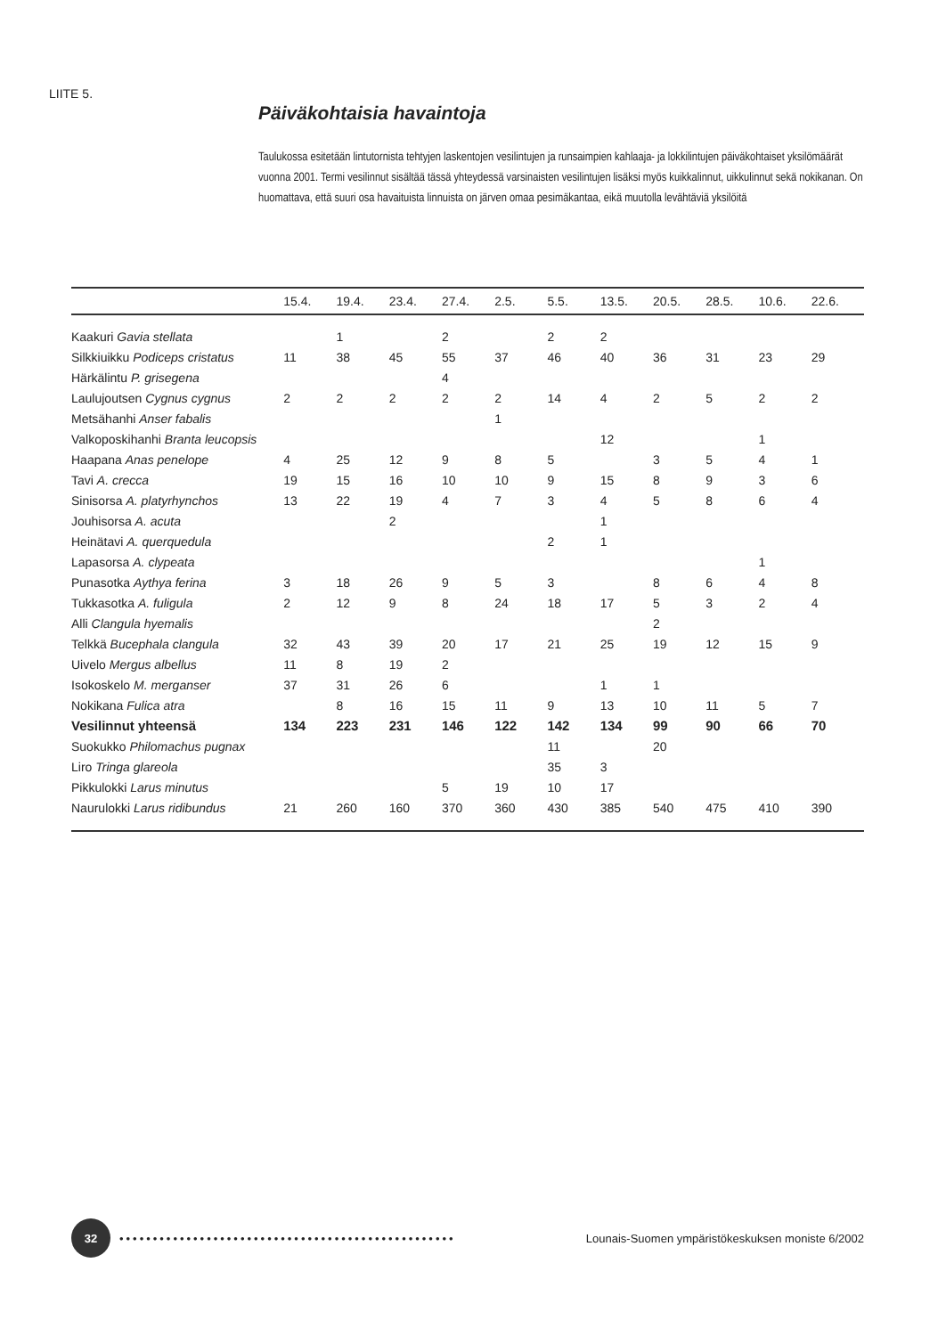LIITE 5.
Päiväkohtaisia havaintoja
Taulukossa esitetään lintutornista tehtyjen laskentojen vesilintujen ja runsaimpien kahlaaja- ja lokkilintujen päiväkohtaiset yksilömäärät vuonna 2001. Termi vesilinnut sisältää tässä yhteydessä varsinaisten vesilintujen lisäksi myös kuikkalinnut, uikkulinnut sekä nokikanan. On huomattava, että suuri osa havaituista linnuista on järven omaa pesimäkantaa, eikä muutolla levähtäviä yksilöitä
| | 15.4. | 19.4. | 23.4. | 27.4. | 2.5. | 5.5. | 13.5. | 20.5. | 28.5. | 10.6. | 22.6. |
| --- | --- | --- | --- | --- | --- | --- | --- | --- | --- | --- | --- |
| Kaakuri Gavia stellata | | 1 | | 2 | | 2 | 2 | | | | |
| Silkkiuikku Podiceps cristatus | 11 | 38 | 45 | 55 | 37 | 46 | 40 | 36 | 31 | 23 | 29 |
| Härkälintu P. grisegena | | | | 4 | | | | | | | |
| Laulujoutsen Cygnus cygnus | 2 | 2 | 2 | 2 | 2 | 14 | 4 | 2 | 5 | 2 | 2 |
| Metsähanhi Anser fabalis | | | | | 1 | | | | | | |
| Valkoposkihanhi Branta leucopsis | | | | | | | 12 | | | 1 | |
| Haapana Anas penelope | 4 | 25 | 12 | 9 | 8 | 5 | | 3 | 5 | 4 | 1 |
| Tavi A. crecca | 19 | 15 | 16 | 10 | 10 | 9 | 15 | 8 | 9 | 3 | 6 |
| Sinisorsa A. platyrhynchos | 13 | 22 | 19 | 4 | 7 | 3 | 4 | 5 | 8 | 6 | 4 |
| Jouhisorsa A. acuta | | | 2 | | | | 1 | | | | |
| Heinätavi A. querquedula | | | | | | 2 | 1 | | | | |
| Lapasorsa A. clypeata | | | | | | | | | | 1 | |
| Punasotka Aythya ferina | 3 | 18 | 26 | 9 | 5 | 3 | | 8 | 6 | 4 | 8 |
| Tukkasotka A. fuligula | 2 | 12 | 9 | 8 | 24 | 18 | 17 | 5 | 3 | 2 | 4 |
| Alli Clangula hyemalis | | | | | | | | 2 | | | |
| Telkkä Bucephala clangula | 32 | 43 | 39 | 20 | 17 | 21 | 25 | 19 | 12 | 15 | 9 |
| Uivelo Mergus albellus | 11 | 8 | 19 | 2 | | | | | | | |
| Isokoskelo M. merganser | 37 | 31 | 26 | 6 | | | 1 | 1 | | | |
| Nokikana Fulica atra | | 8 | 16 | 15 | 11 | 9 | 13 | 10 | 11 | 5 | 7 |
| Vesilinnut yhteensä | 134 | 223 | 231 | 146 | 122 | 142 | 134 | 99 | 90 | 66 | 70 |
| Suokukko Philomachus pugnax | | | | | | 11 | | 20 | | | |
| Liro Tringa glareola | | | | | | 35 | 3 | | | | |
| Pikkulokki Larus minutus | | | | 5 | 19 | 10 | 17 | | | | |
| Naurulokki Larus ridibundus | 21 | 260 | 160 | 370 | 360 | 430 | 385 | 540 | 475 | 410 | 390 |
32
••••••••••••••••••••••••••••••••••••••••••••••••••
Lounais-Suomen ympäristökeskuksen moniste 6/2002